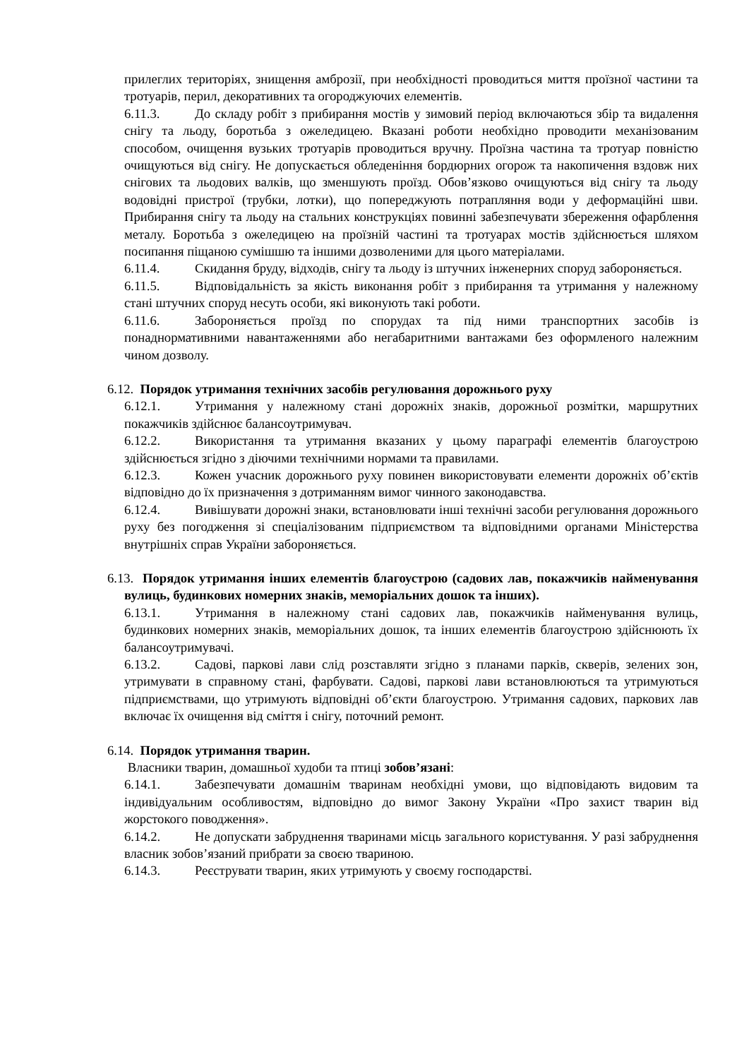прилеглих територіях, знищення амброзії, при необхідності проводиться миття проїзної частини та тротуарів, перил, декоративних та огороджуючих елементів.
6.11.3. До складу робіт з прибирання мостів у зимовий період включаються збір та видалення снігу та льоду, боротьба з ожеледицею. Вказані роботи необхідно проводити механізованим способом, очищення вузьких тротуарів проводиться вручну. Проїзна частина та тротуар повністю очищуються від снігу. Не допускається обледеніння бордюрних огорож та накопичення вздовж них снігових та льодових валків, що зменшують проїзд. Обов’язково очищуються від снігу та льоду водовідні пристрої (трубки, лотки), що попереджують потрапляння води у деформаційні шви. Прибирання снігу та льоду на стальних конструкціях повинні забезпечувати збереження офарблення металу. Боротьба з ожеледицею на проїзній частині та тротуарах мостів здійснюється шляхом посипання піщаною сумішшю та іншими дозволеними для цього матеріалами.
6.11.4. Скидання бруду, відходів, снігу та льоду із штучних інженерних споруд забороняється.
6.11.5. Відповідальність за якість виконання робіт з прибирання та утримання у належному стані штучних споруд несуть особи, які виконують такі роботи.
6.11.6. Забороняється проїзд по спорудах та під ними транспортних засобів із понаднормативними навантаженнями або негабаритними вантажами без оформленого належним чином дозволу.
6.12. Порядок утримання технічних засобів регулювання дорожнього руху
6.12.1. Утримання у належному стані дорожніх знаків, дорожньої розмітки, маршрутних покажчиків здійснює балансоутримувач.
6.12.2. Використання та утримання вказаних у цьому параграфі елементів благоустрою здійснюється згідно з діючими технічними нормами та правилами.
6.12.3. Кожен учасник дорожнього руху повинен використовувати елементи дорожніх об’єктів відповідно до їх призначення з дотриманням вимог чинного законодавства.
6.12.4. Вивішувати дорожні знаки, встановлювати інші технічні засоби регулювання дорожнього руху без погодження зі спеціалізованим підприємством та відповідними органами Міністерства внутрішніх справ України забороняється.
6.13. Порядок утримання інших елементів благоустрою (садових лав, покажчиків найменування вулиць, будинкових номерних знаків, меморіальних дошок та інших).
6.13.1. Утримання в належному стані садових лав, покажчиків найменування вулиць, будинкових номерних знаків, меморіальних дошок, та інших елементів благоустрою здійснюють їх балансоутримувачі.
6.13.2. Садові, паркові лави слід розставляти згідно з планами парків, скверів, зелених зон, утримувати в справному стані, фарбувати. Садові, паркові лави встановлюються та утримуються підприємствами, що утримують відповідні об’єкти благоустрою. Утримання садових, паркових лав включає їх очищення від сміття і снігу, поточний ремонт.
6.14. Порядок утримання тварин.
Власники тварин, домашньої худоби та птиці зобов’язані:
6.14.1. Забезпечувати домашнім тваринам необхідні умови, що відповідають видовим та індивідуальним особливостям, відповідно до вимог Закону України «Про захист тварин від жорстокого поводження».
6.14.2. Не допускати забруднення тваринами місць загального користування. У разі забруднення власник зобов’язаний прибрати за своєю твариною.
6.14.3. Реєструвати тварин, яких утримують у своєму господарстві.